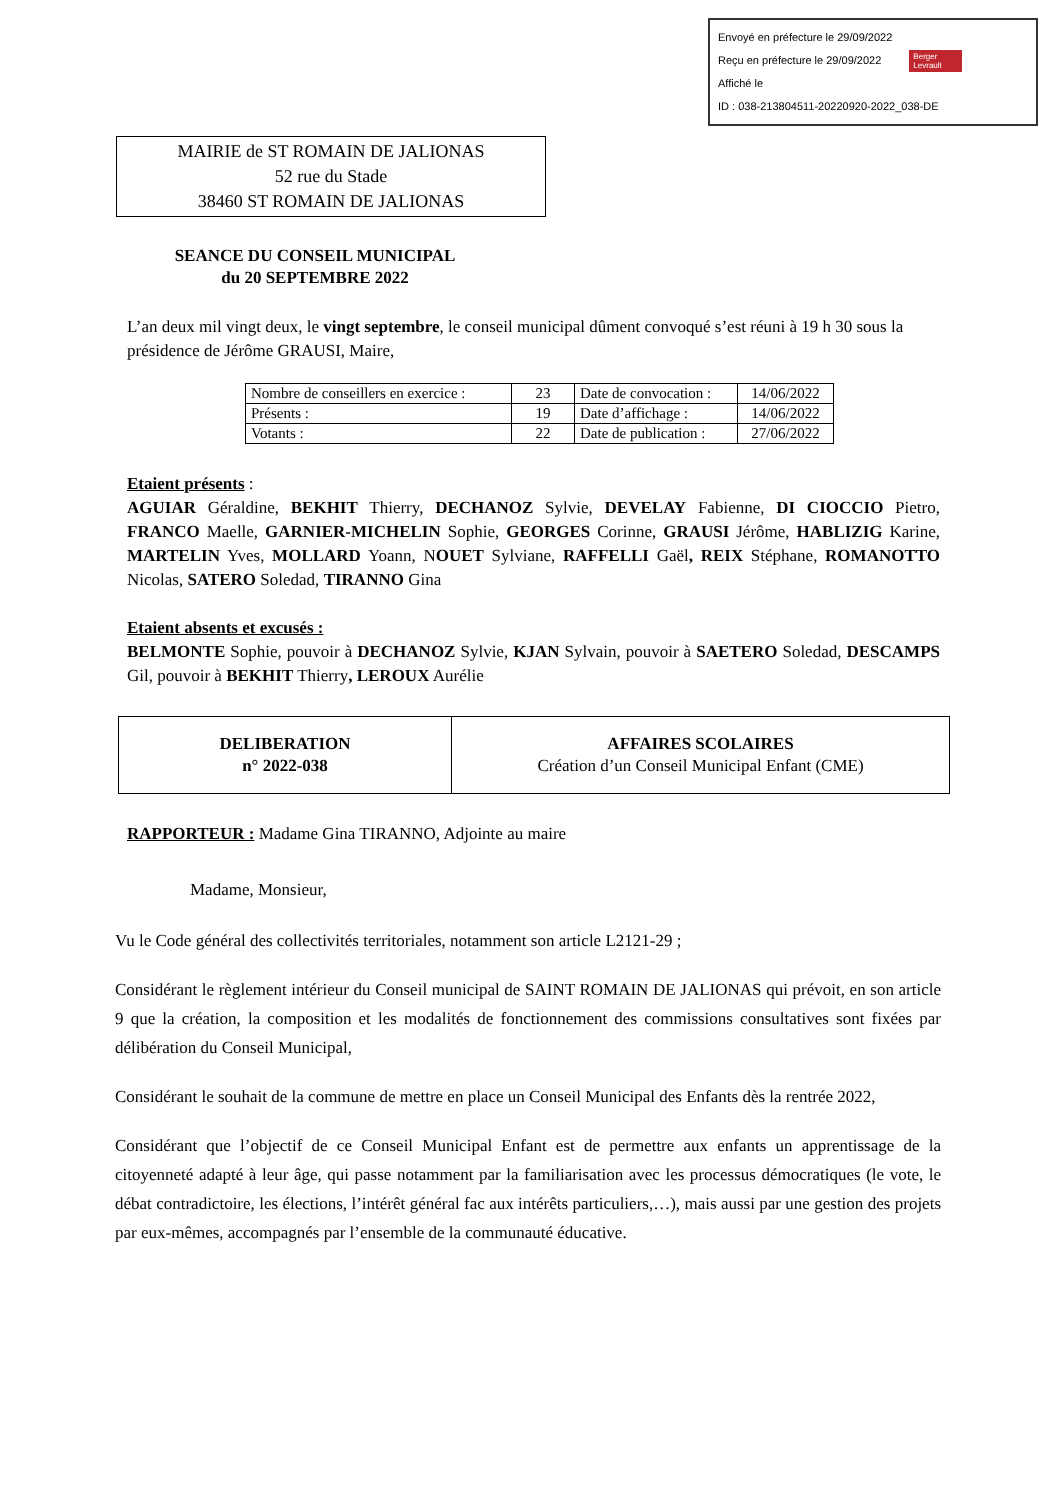Envoyé en préfecture le 29/09/2022
Reçu en préfecture le 29/09/2022 Berger
Levrault
Affiché le
ID : 038-213804511-20220920-2022_038-DE
MAIRIE de ST ROMAIN DE JALIONAS
52 rue du Stade
38460 ST ROMAIN DE JALIONAS
SEANCE DU CONSEIL MUNICIPAL
du 20 SEPTEMBRE 2022
L’an deux mil vingt deux, le vingt septembre, le conseil municipal dûment convoqué s’est réuni à 19 h 30 sous la présidence de Jérôme GRAUSI, Maire,
| Nombre de conseillers en exercice : | 23 | Date de convocation : | 14/06/2022 |
| Présents : | 19 | Date d’affichage : | 14/06/2022 |
| Votants : | 22 | Date de publication : | 27/06/2022 |
Etaient présents :
AGUIAR Géraldine, BEKHIT Thierry, DECHANOZ Sylvie, DEVELAY Fabienne, DI CIOCCIO Pietro, FRANCO Maelle, GARNIER-MICHELIN Sophie, GEORGES Corinne, GRAUSI Jérôme, HABLIZIG Karine, MARTELIN Yves, MOLLARD Yoann, NOUET Sylviane, RAFFELLI Gaël, REIX Stéphane, ROMANOTTO Nicolas, SATERO Soledad, TIRANNO Gina
Etaient absents et excusés :
BELMONTE Sophie, pouvoir à DECHANOZ Sylvie, KJAN Sylvain, pouvoir à SAETERO Soledad, DESCAMPS Gil, pouvoir à BEKHIT Thierry, LEROUX Aurélie
| DELIBERATION n° 2022-038 | AFFAIRES SCOLAIRES Création d’un Conseil Municipal Enfant (CME) |
RAPPORTEUR : Madame Gina TIRANNO, Adjointe au maire
Madame, Monsieur,
Vu le Code général des collectivités territoriales, notamment son article L2121-29 ;
Considérant le règlement intérieur du Conseil municipal de SAINT ROMAIN DE JALIONAS qui prévoit, en son article 9 que la création, la composition et les modalités de fonctionnement des commissions consultatives sont fixées par délibération du Conseil Municipal,
Considérant le souhait de la commune de mettre en place un Conseil Municipal des Enfants dès la rentrée 2022,
Considérant que l’objectif de ce Conseil Municipal Enfant est de permettre aux enfants un apprentissage de la citoyenneté adapté à leur âge, qui passe notamment par la familiarisation avec les processus démocratiques (le vote, le débat contradictoire, les élections, l’intérêt général fac aux intérêts particuliers,…), mais aussi par une gestion des projets par eux-mêmes, accompagnés par l’ensemble de la communauté éducative.